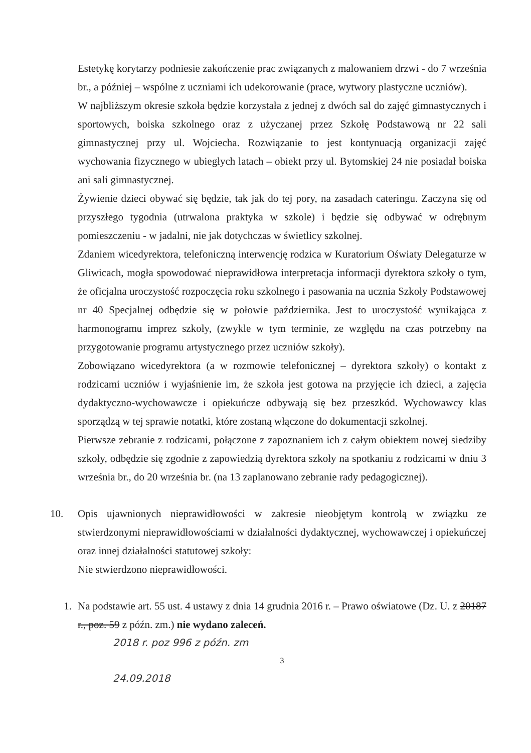Estetykę korytarzy podniesie zakończenie prac związanych z malowaniem drzwi - do 7 września br., a później – wspólne z uczniami ich udekorowanie (prace, wytwory plastyczne uczniów).
W najbliższym okresie szkoła będzie korzystała z jednej z dwóch sal do zajęć gimnastycznych i sportowych, boiska szkolnego oraz z użyczanej przez Szkołę Podstawową nr 22 sali gimnastycznej przy ul. Wojciecha. Rozwiązanie to jest kontynuacją organizacji zajęć wychowania fizycznego w ubiegłych latach – obiekt przy ul. Bytomskiej 24 nie posiadał boiska ani sali gimnastycznej.
Żywienie dzieci obywać się będzie, tak jak do tej pory, na zasadach cateringu. Zaczyna się od przyszłego tygodnia (utrwalona praktyka w szkole) i będzie się odbywać w odrębnym pomieszczeniu - w jadalni, nie jak dotychczas w świetlicy szkolnej.
Zdaniem wicedyrektora, telefoniczną interwencję rodzica w Kuratorium Oświaty Delegaturze w Gliwicach, mogła spowodować nieprawidłowa interpretacja informacji dyrektora szkoły o tym, że oficjalna uroczystość rozpoczęcia roku szkolnego i pasowania na ucznia Szkoły Podstawowej nr 40 Specjalnej odbędzie się w połowie października. Jest to uroczystość wynikająca z harmonogramu imprez szkoły, (zwykle w tym terminie, ze względu na czas potrzebny na przygotowanie programu artystycznego przez uczniów szkoły).
Zobowiązano wicedyrektora (a w rozmowie telefonicznej – dyrektora szkoły) o kontakt z rodzicami uczniów i wyjaśnienie im, że szkoła jest gotowa na przyjęcie ich dzieci, a zajęcia dydaktyczno-wychowawcze i opiekuńcze odbywają się bez przeszkód. Wychowawcy klas sporządzą w tej sprawie notatki, które zostaną włączone do dokumentacji szkolnej.
Pierwsze zebranie z rodzicami, połączone z zapoznaniem ich z całym obiektem nowej siedziby szkoły, odbędzie się zgodnie z zapowiedzią dyrektora szkoły na spotkaniu z rodzicami w dniu 3 września br., do 20 września br. (na 13 zaplanowano zebranie rady pedagogicznej).
10. Opis ujawnionych nieprawidłowości w zakresie nieobjętym kontrolą w związku ze stwierdzonymi nieprawidłowościami w działalności dydaktycznej, wychowawczej i opiekuńczej oraz innej działalności statutowej szkoły:
Nie stwierdzono nieprawidłowości.
1. Na podstawie art. 55 ust. 4 ustawy z dnia 14 grudnia 2016 r. – Prawo oświatowe (Dz. U. z 20187 r., poz. 59 z późn. zm.) nie wydano zaleceń.
2018 r. poz 996 z późn. zm
3
24.09.2018